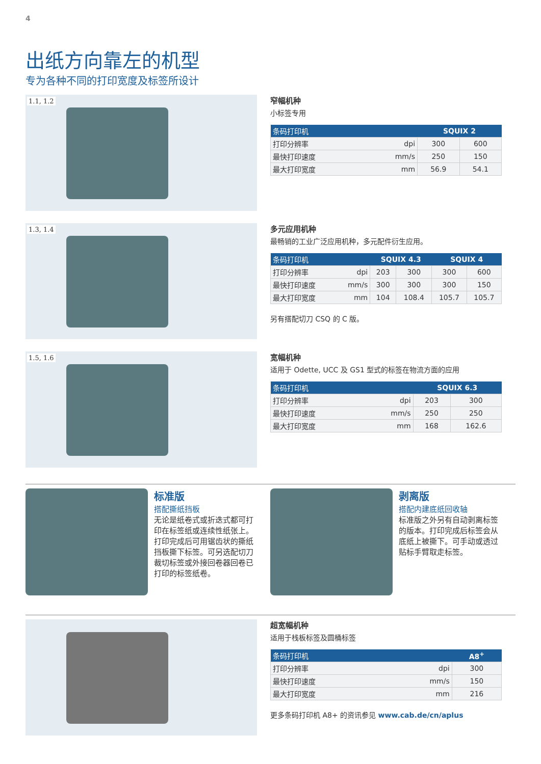4
出纸方向靠左的机型
专为各种不同的打印宽度及标签所设计
1.1, 1.2
窄幅机种
小标签专用
| 条码打印机 | | SQUIX 2 | |
| --- | --- | --- | --- |
| 打印分辨率 | dpi | 300 | 600 |
| 最快打印速度 | mm/s | 250 | 150 |
| 最大打印宽度 | mm | 56.9 | 54.1 |
1.3, 1.4
多元应用机种
最畅销的工业广泛应用机种，多元配件衍生应用。
| 条码打印机 | | SQUIX 4.3 | | SQUIX 4 | |
| --- | --- | --- | --- | --- | --- |
| 打印分辨率 | dpi | 203 | 300 | 300 | 600 |
| 最快打印速度 | mm/s | 300 | 300 | 300 | 150 |
| 最大打印宽度 | mm | 104 | 108.4 | 105.7 | 105.7 |
另有搭配切刀 CSQ 的 C 版。
1.5, 1.6
宽幅机种
适用于 Odette, UCC 及 GS1 型式的标签在物流方面的应用
| 条码打印机 | | SQUIX 6.3 | |
| --- | --- | --- | --- |
| 打印分辨率 | dpi | 203 | 300 |
| 最快打印速度 | mm/s | 250 | 250 |
| 最大打印宽度 | mm | 168 | 162.6 |
标准版
搭配撕纸挡板
无论是纸卷式或折迭式都可打印在标签纸或连续性纸张上。打印完成后可用锯齿状的撕纸挡板撕下标签。可另选配切刀裁切标签或外接回卷器回卷已打印的标签纸卷。
剥离版
搭配内建底纸回收轴
标准版之外另有自动剥离标签的版本。打印完成后标签会从底纸上被撕下。可手动或透过贴标手臂取走标签。
超宽幅机种
适用于栈板标签及圆桶标签
| 条码打印机 | | A8<sup>+</sup> |
| --- | --- | --- |
| 打印分辨率 | dpi | 300 |
| 最快打印速度 | mm/s | 150 |
| 最大打印宽度 | mm | 216 |
更多条码打印机 A8+ 的资讯参见 www.cab.de/cn/aplus